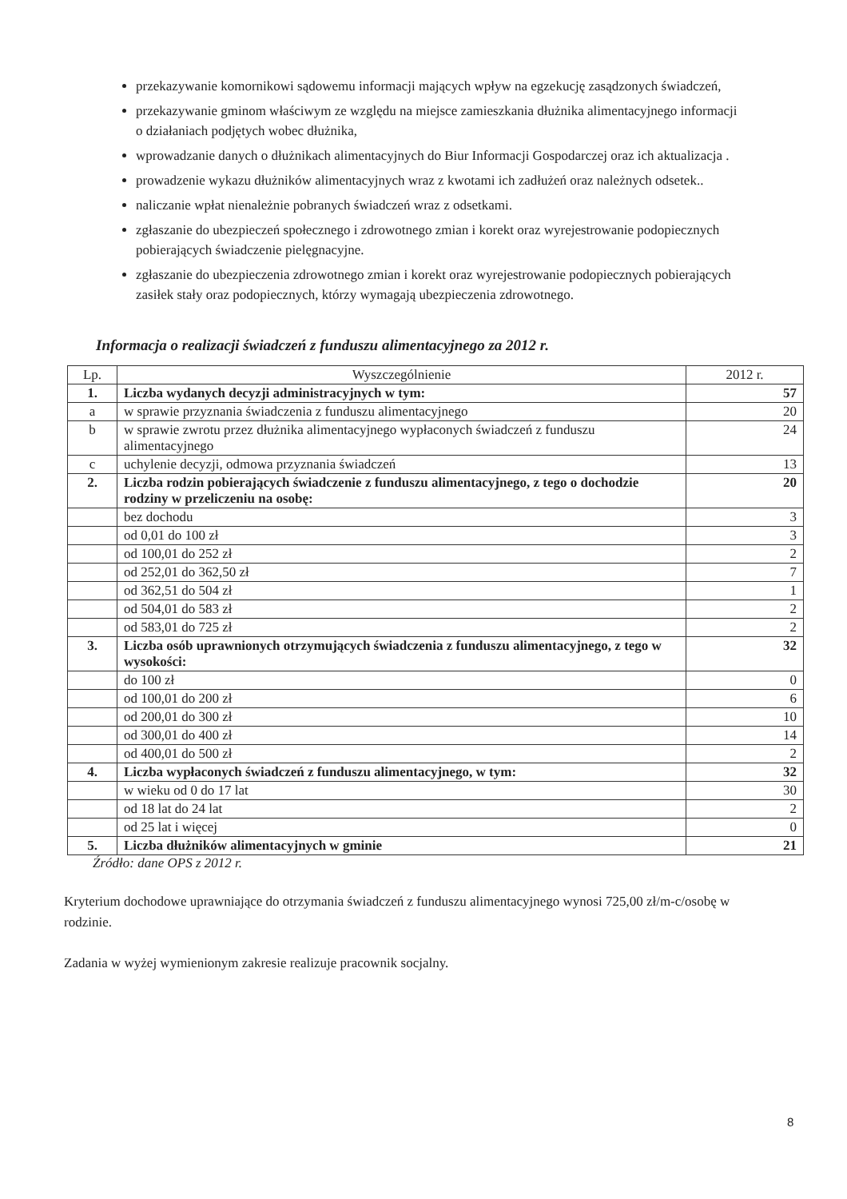przekazywanie komornikowi sądowemu informacji mających wpływ na egzekucję zasądzonych świadczeń,
przekazywanie gminom właściwym ze względu na miejsce zamieszkania dłużnika alimentacyjnego informacji o działaniach podjętych wobec dłużnika,
wprowadzanie danych o dłużnikach alimentacyjnych do Biur Informacji Gospodarczej oraz ich aktualizacja .
prowadzenie wykazu dłużników alimentacyjnych wraz z kwotami ich zadłużeń oraz należnych odsetek..
naliczanie wpłat nienależnie pobranych świadczeń wraz z odsetkami.
zgłaszanie do ubezpieczeń społecznego i zdrowotnego zmian i korekt oraz wyrejestrowanie podopiecznych pobierających świadczenie pielęgnacyjne.
zgłaszanie do ubezpieczenia zdrowotnego zmian i korekt oraz wyrejestrowanie podopiecznych pobierających zasiłek stały oraz podopiecznych, którzy wymagają ubezpieczenia zdrowotnego.
Informacja o realizacji świadczeń z funduszu alimentacyjnego za 2012 r.
| Lp. | Wyszczególnienie | 2012 r. |
| --- | --- | --- |
| 1. | Liczba wydanych decyzji administracyjnych w tym: | 57 |
| a | w sprawie przyznania świadczenia z funduszu alimentacyjnego | 20 |
| b | w sprawie zwrotu przez dłużnika alimentacyjnego wypłaconych świadczeń z funduszu alimentacyjnego | 24 |
| c | uchylenie decyzji, odmowa przyznania świadczeń | 13 |
| 2. | Liczba rodzin pobierających świadczenie z funduszu alimentacyjnego, z tego o dochodzie rodziny w przeliczeniu na osobę: | 20 |
| | bez dochodu | 3 |
| | od 0,01 do 100 zł | 3 |
| | od 100,01 do 252 zł | 2 |
| | od 252,01 do 362,50 zł | 7 |
| | od 362,51 do 504 zł | 1 |
| | od 504,01 do 583 zł | 2 |
| | od 583,01 do 725 zł | 2 |
| 3. | Liczba osób uprawnionych otrzymujących świadczenia z funduszu alimentacyjnego, z tego w wysokości: | 32 |
| | do 100 zł | 0 |
| | od 100,01 do 200 zł | 6 |
| | od 200,01 do 300 zł | 10 |
| | od 300,01 do 400 zł | 14 |
| | od 400,01 do 500 zł | 2 |
| 4. | Liczba wypłaconych świadczeń z funduszu alimentacyjnego, w tym: | 32 |
| | w wieku od 0 do 17 lat | 30 |
| | od 18 lat do 24 lat | 2 |
| | od 25 lat i więcej | 0 |
| 5. | Liczba dłużników alimentacyjnych w gminie | 21 |
Źródło: dane OPS z 2012 r.
Kryterium dochodowe uprawniające do otrzymania świadczeń z funduszu alimentacyjnego wynosi 725,00 zł/m-c/osobę w rodzinie.
Zadania w wyżej wymienionym zakresie realizuje pracownik socjalny.
8